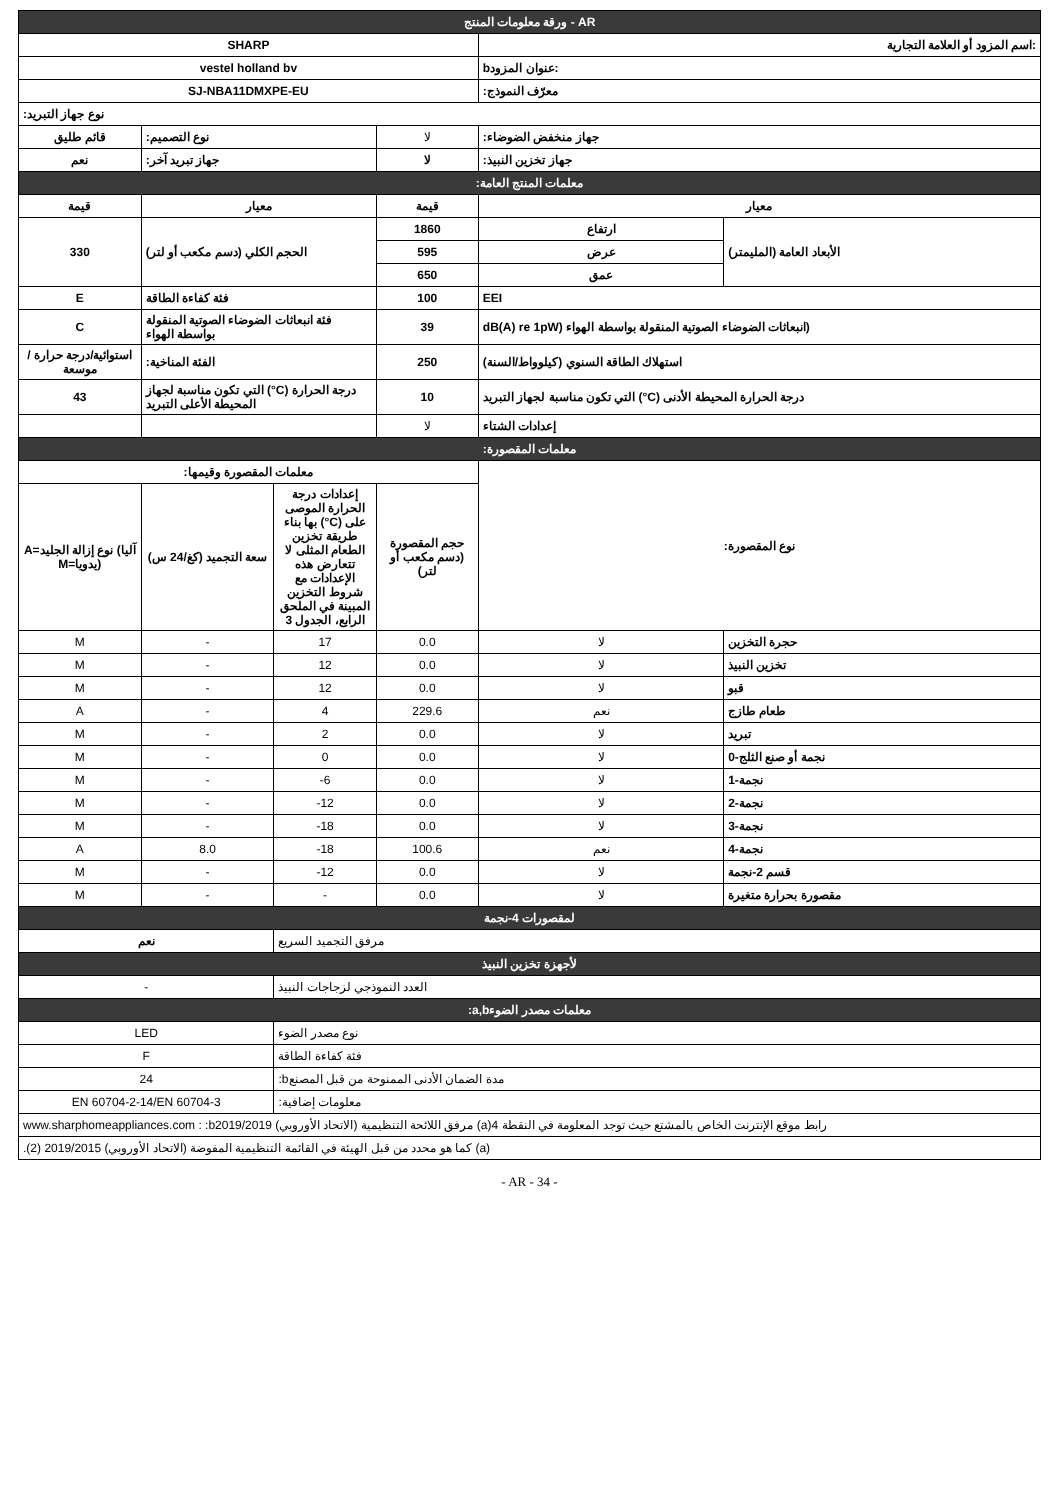| ورقة معلومات المنتج - AR | | | | | |
| SHARP | | | | :اسم المزود أو العلامة التجارية | |
| vestel holland bv | | | | bعنوان المزود: | |
| SJ-NBA11DMXPE-EU | | | | :معرّف النموذج | |
| :نوع جهاز التبريد | | | | | |
| قائم طليق | :نوع التصميم | | لا | :جهاز منخفض الضوضاء | |
| نعم | :جهاز تبريد آخر | | لا | :جهاز تخزين النبيذ | |
| :معلمات المنتج العامة | | | | | |
| قيمة | معيار | | قيمة | معيار | |
| 330 | (الحجم الكلي (دسم مكعب أو لتر | | 1860 | ارتفاع | (الأبعاد العامة (المليمتر |
| | | | 595 | عرض | |
| | | | 650 | عمق | |
| E | فئة كفاءة الطاقة | | 100 | EEI | |
| C | فئة انبعاثات الضوضاء الصوتية المنقولة بواسطة الهواء | | 39 | dB(A) re 1pW) انبعاثات الضوضاء الصوتية المنقولة بواسطة الهواء) | |
| استوائية/درجة حرارة /موسعة | :الفئة المناخية | | 250 | (استهلاك الطاقة السنوي (كيلوواط/السنة | |
| 43 | التي تكون مناسبة لجهاز (°C) درجة الحرارة المحيطة الأعلى التبريد | | 10 | التي تكون مناسبة لجهاز التبريد (°C) درجة الحرارة المحيطة الأدنى | |
| | | | لا | إعدادات الشتاء | |
| :معلمات المقصورة | | | | | |
| :معلمات المقصورة وقيمها | | | | :نوع المقصورة | |
| A=نوع إزالة الجليد (آليا M=يدويا) | سعة التجميد (كغ/24 س) | إعدادات درجة الحرارة الموصى بها بناء (°C) على طريقة تخزين الطعام المثلى لا تتعارض هذه الإعدادات مع شروط التخزين المبينة في الملحق الرابع، الجدول 3 | حجم المقصورة (دسم مكعب أو لتر) | | |
| M | - | 17 | 0.0 | لا | حجرة التخزين |
| M | - | 12 | 0.0 | لا | تخزين النبيذ |
| M | - | 12 | 0.0 | لا | قبو |
| A | - | 4 | 229.6 | نعم | طعام طازج |
| M | - | 2 | 0.0 | لا | تبريد |
| M | - | 0 | 0.0 | لا | 0-نجمة أو صنع الثلج |
| M | - | -6 | 0.0 | لا | 1-نجمة |
| M | - | -12 | 0.0 | لا | 2-نجمة |
| M | - | -18 | 0.0 | لا | 3-نجمة |
| A | 8.0 | -18 | 100.6 | نعم | 4-نجمة |
| M | - | -12 | 0.0 | لا | قسم 2-نجمة |
| M | - | - | 0.0 | لا | مقصورة بحرارة متغيرة |
| لمقصورات 4-نجمة | | | | | |
| نعم | | مرفق التجميد السريع | | | |
| لأجهزة تخزين النبيذ | | | | | |
| - | | العدد النموذجي لزجاجات النبيذ | | | |
| :a,bمعلمات مصدر الضوء | | | | | |
| LED | | نوع مصدر الضوء | | | |
| F | | فئة كفاءة الطاقة | | | |
| 24 | | :bمدة الضمان الأدنى الممنوحة من قبل المصنع | | | |
| EN 60704-2-14/EN 60704-3 | | :معلومات إضافية | | | |
| www.sharphomeappliances.com : :bمرفق اللائحة التنظيمية (الاتحاد الأوروبي) 2019/2019 (a)رابط موقع الإنترنت الخاص بالمشتع حيث توجد المعلومة في النقطة 4 | | | | | |
| .(كما هو محدد من قبل الهيئة في القائمة التنظيمية المفوضة (الاتحاد الأوروبي) 2019/2015 (2 (a) | | | | | |
- AR - 34 -